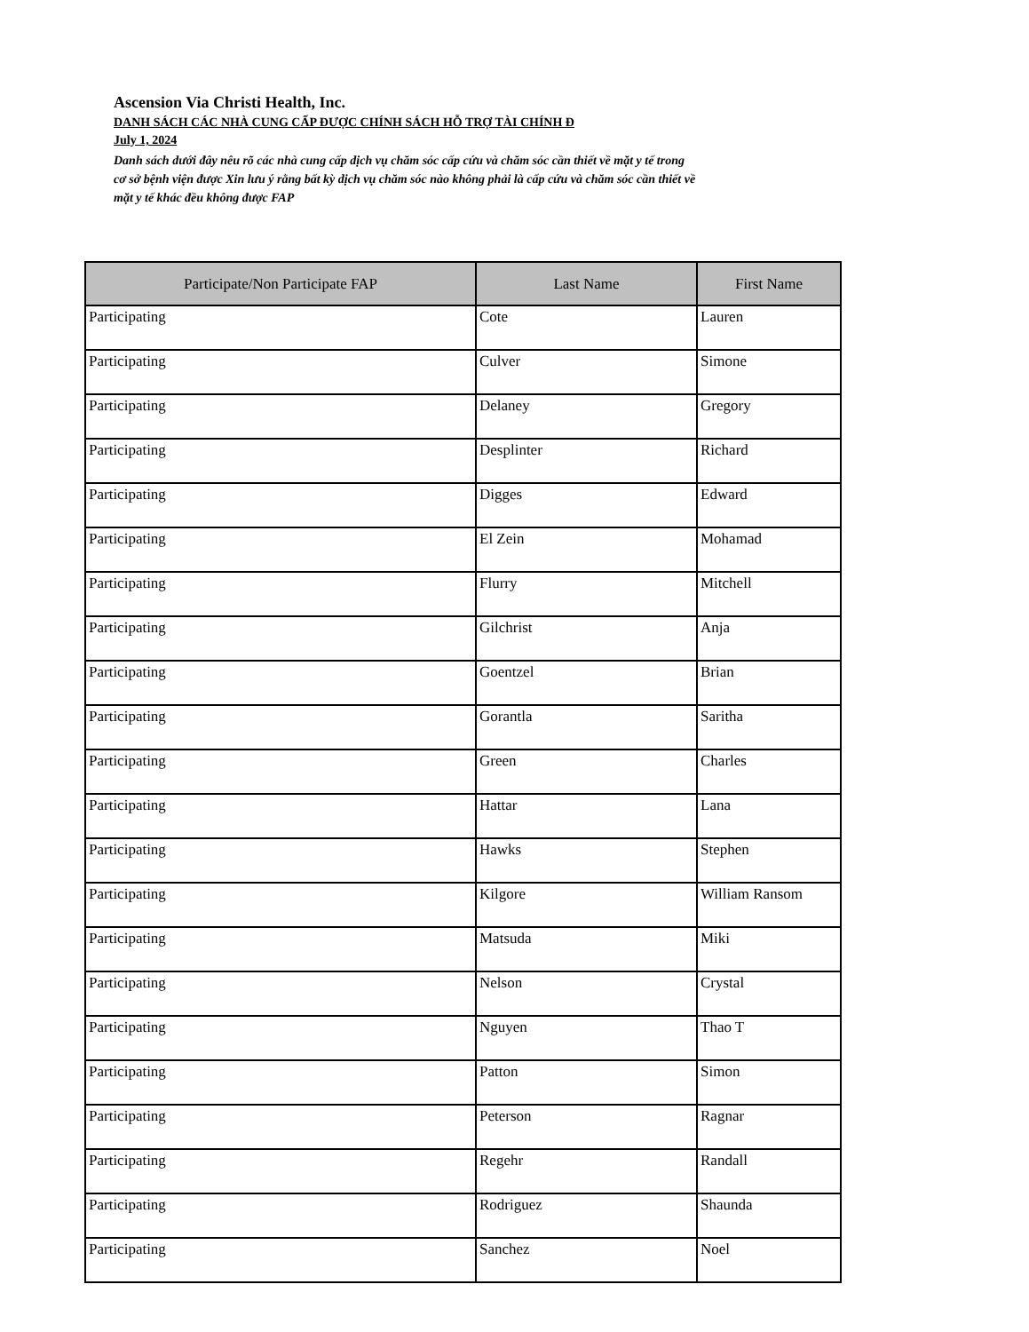Ascension Via Christi Health, Inc.
DANH SÁCH CÁC NHÀ CUNG CẤP ĐƯỢC CHÍNH SÁCH HỖ TRỢ TÀI CHÍNH Đ
July 1, 2024
Danh sách dưới đây nêu rõ các nhà cung cấp dịch vụ chăm sóc cấp cứu và chăm sóc cần thiết về mặt y tế trong cơ sở bệnh viện được Xin lưu ý rằng bất kỳ dịch vụ chăm sóc nào không phải là cấp cứu và chăm sóc cần thiết về mặt y tế khác đều không được FAP
| Participate/Non Participate FAP | Last Name | First Name |
| --- | --- | --- |
| Participating | Cote | Lauren |
| Participating | Culver | Simone |
| Participating | Delaney | Gregory |
| Participating | Desplinter | Richard |
| Participating | Digges | Edward |
| Participating | El Zein | Mohamad |
| Participating | Flurry | Mitchell |
| Participating | Gilchrist | Anja |
| Participating | Goentzel | Brian |
| Participating | Gorantla | Saritha |
| Participating | Green | Charles |
| Participating | Hattar | Lana |
| Participating | Hawks | Stephen |
| Participating | Kilgore | William Ransom |
| Participating | Matsuda | Miki |
| Participating | Nelson | Crystal |
| Participating | Nguyen | Thao T |
| Participating | Patton | Simon |
| Participating | Peterson | Ragnar |
| Participating | Regehr | Randall |
| Participating | Rodriguez | Shaunda |
| Participating | Sanchez | Noel |